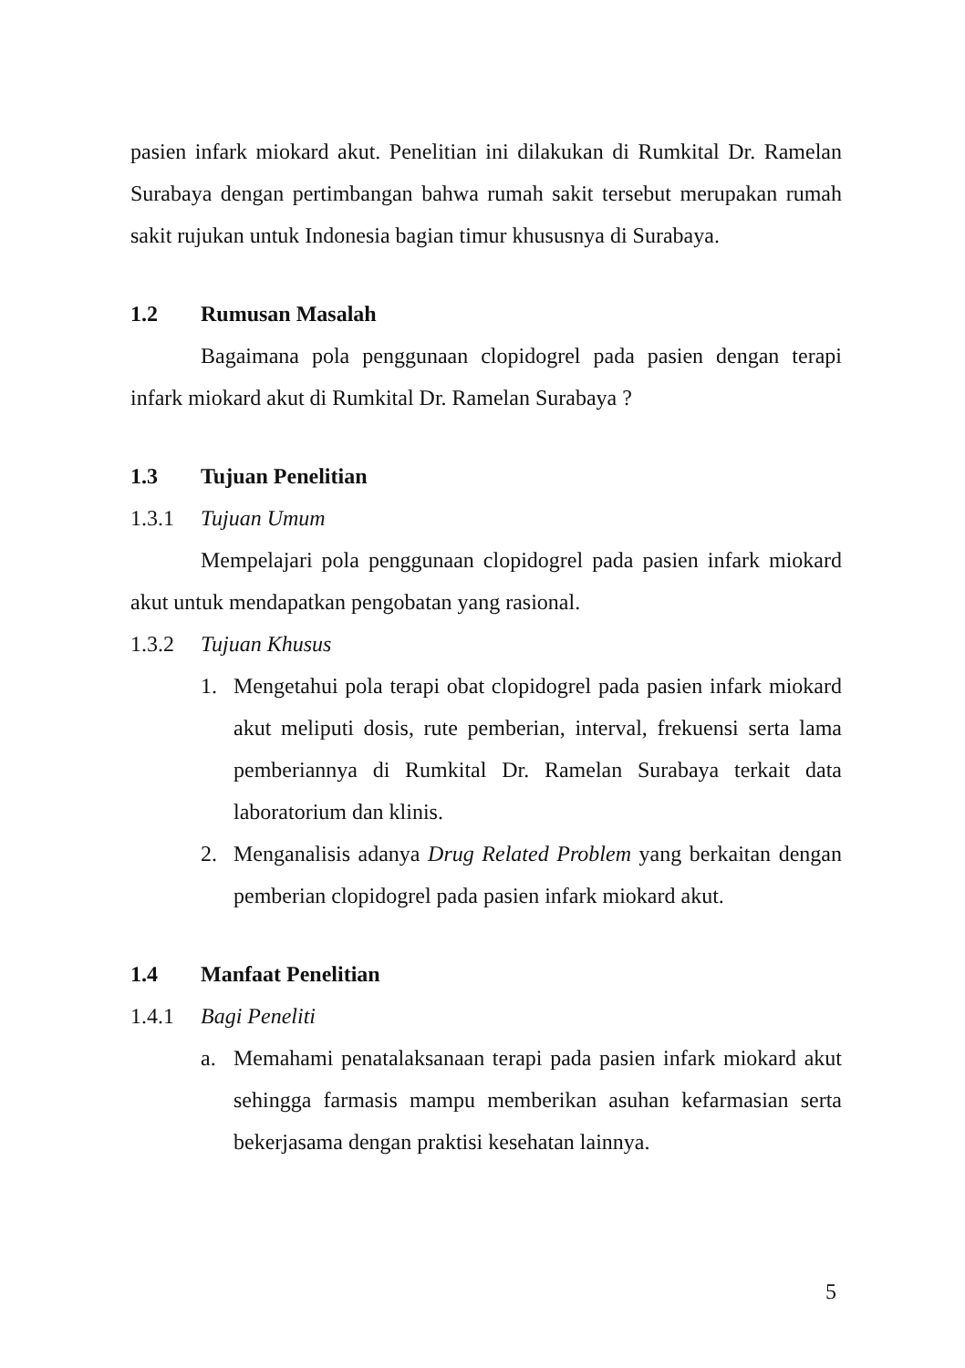pasien infark miokard akut. Penelitian ini dilakukan di Rumkital Dr. Ramelan Surabaya dengan pertimbangan bahwa rumah sakit tersebut merupakan rumah sakit rujukan untuk Indonesia bagian timur khususnya di Surabaya.
1.2 Rumusan Masalah
Bagaimana pola penggunaan clopidogrel pada pasien dengan terapi infark miokard akut di Rumkital Dr. Ramelan Surabaya ?
1.3 Tujuan Penelitian
1.3.1 Tujuan Umum
Mempelajari pola penggunaan clopidogrel pada pasien infark miokard akut untuk mendapatkan pengobatan yang rasional.
1.3.2 Tujuan Khusus
1. Mengetahui pola terapi obat clopidogrel pada pasien infark miokard akut meliputi dosis, rute pemberian, interval, frekuensi serta lama pemberiannya di Rumkital Dr. Ramelan Surabaya terkait data laboratorium dan klinis.
2. Menganalisis adanya Drug Related Problem yang berkaitan dengan pemberian clopidogrel pada pasien infark miokard akut.
1.4 Manfaat Penelitian
1.4.1 Bagi Peneliti
a. Memahami penatalaksanaan terapi pada pasien infark miokard akut sehingga farmasis mampu memberikan asuhan kefarmasian serta bekerjasama dengan praktisi kesehatan lainnya.
5